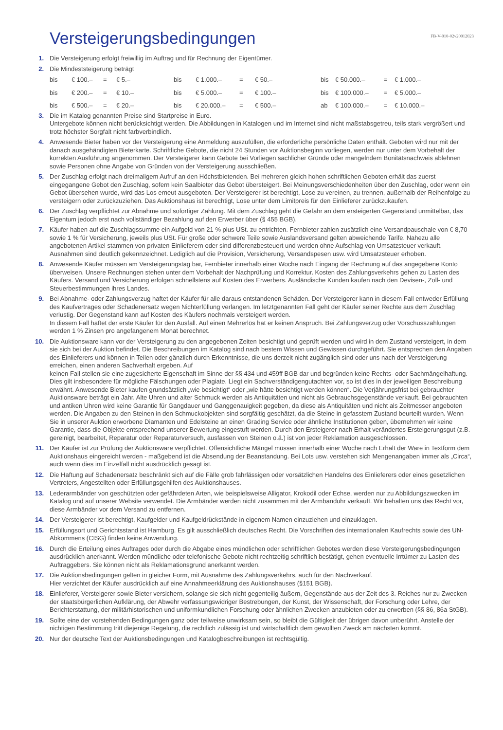Versteigerungsbedingungen
FB-V-010-02v20012023
1. Die Versteigerung erfolgt freiwillig im Auftrag und für Rechnung der Eigentümer.
2. Die Mindeststeigerung beträgt
| bis | € 100.– | = | € 5.– | bis | € 1.000.– | = | € 50.– | bis | € 50.000.– | = | € 1.000.– |
| bis | € 200.– | = | € 10.– | bis | € 5.000.– | = | € 100.– | bis | € 100.000.– | = | € 5.000.– |
| bis | € 500.– | = | € 20.– | bis | € 20.000.– | = | € 500.– | ab | € 100.000.– | = | € 10.000.– |
3. Die im Katalog genannten Preise sind Startpreise in Euro.
Untergebote können nicht berücksichtigt werden. Die Abbildungen in Katalogen und im Internet sind nicht maßstabsgetreu, teils stark vergrößert und trotz höchster Sorgfalt nicht farbverbindlich.
4. Anwesende Bieter haben vor der Versteigerung eine Anmeldung auszufüllen, die erforderliche persönliche Daten enthält. Geboten wird nur mit der danach ausgehändigten Bieterkarte. Schriftliche Gebote, die nicht 24 Stunden vor Auktionsbeginn vorliegen, werden nur unter dem Vorbehalt der korrekten Ausführung angenommen. Der Versteigerer kann Gebote bei Vorliegen sachlicher Gründe oder mangelndem Bonitätsnachweis ablehnen sowie Personen ohne Angabe von Gründen von der Versteigerung ausschließen.
5. Der Zuschlag erfolgt nach dreimaligem Aufruf an den Höchstbietenden. Bei mehreren gleich hohen schriftlichen Geboten erhält das zuerst eingegangene Gebot den Zuschlag, sofern kein Saalbieter das Gebot übersteigert. Bei Meinungsverschiedenheiten über den Zuschlag, oder wenn ein Gebot übersehen wurde, wird das Los erneut ausgeboten. Der Versteigerer ist berechtigt, Lose zu vereinen, zu trennen, außerhalb der Reihenfolge zu versteigern oder zurückzuziehen. Das Auktionshaus ist berechtigt, Lose unter dem Limitpreis für den Einlieferer zurückzukaufen.
6. Der Zuschlag verpflichtet zur Abnahme und sofortiger Zahlung. Mit dem Zuschlag geht die Gefahr an dem ersteigerten Gegenstand unmittelbar, das Eigentum jedoch erst nach vollständiger Bezahlung auf den Erwerber über (§ 455 BGB).
7. Käufer haben auf die Zuschlagssumme ein Aufgeld von 21 % plus USt. zu entrichten. Fernbieter zahlen zusätzlich eine Versandpauschale von € 8,70 sowie 1 % für Versicherung, jeweils plus USt. Für große oder schwere Teile sowie Auslandsversand gelten abweichende Tarife. Nahezu alle angebotenen Artikel stammen von privaten Einlieferern oder sind differenzbesteuert und werden ohne Aufschlag von Umsatzsteuer verkauft. Ausnahmen sind deutlich gekennzeichnet. Lediglich auf die Provision, Versicherung, Versandspesen usw. wird Umsatzsteuer erhoben.
8. Anwesende Käufer müssen am Versteigerungstag bar, Fernbieter innerhalb einer Woche nach Eingang der Rechnung auf das angegebene Konto überweisen. Unsere Rechnungen stehen unter dem Vorbehalt der Nachprüfung und Korrektur. Kosten des Zahlungsverkehrs gehen zu Lasten des Käufers. Versand und Versicherung erfolgen schnellstens auf Kosten des Erwerbers. Ausländische Kunden kaufen nach den Devisen-, Zoll- und Steuerbestimmungen ihres Landes.
9. Bei Abnahme- oder Zahlungsverzug haftet der Käufer für alle daraus entstandenen Schäden. Der Versteigerer kann in diesem Fall entweder Erfüllung des Kaufvertrages oder Schadenersatz wegen Nichterfüllung verlangen. Im letztgenannten Fall geht der Käufer seiner Rechte aus dem Zuschlag verlustig. Der Gegenstand kann auf Kosten des Käufers nochmals versteigert werden.
In diesem Fall haftet der erste Käufer für den Ausfall. Auf einen Mehrerlös hat er keinen Anspruch. Bei Zahlungsverzug oder Vorschusszahlungen werden 1 % Zinsen pro angefangenem Monat berechnet.
10. Die Auktionsware kann vor der Versteigerung zu den angegebenen Zeiten besichtigt und geprüft werden und wird in dem Zustand versteigert, in dem sie sich bei der Auktion befindet. Die Beschreibungen im Katalog sind nach bestem Wissen und Gewissen durchgeführt. Sie entsprechen den Angaben des Einlieferers und können in Teilen oder gänzlich durch Erkenntnisse, die uns derzeit nicht zugänglich sind oder uns nach der Versteigerung erreichen, einen anderen Sachverhalt ergeben. Auf
keinen Fall stellen sie eine zugesicherte Eigenschaft im Sinne der §§ 434 und 459ff BGB dar und begründen keine Rechts- oder Sachmängelhaftung. Dies gilt insbesondere für mögliche Fälschungen oder Plagiate. Liegt ein Sachverständigengutachten vor, so ist dies in der jeweiligen Beschreibung erwähnt. Anwesende Bieter kaufen grundsätzlich „wie besichtigt“ oder „wie hätte besichtigt werden können“. Die Verjährungsfrist bei gebrauchter Auktionsware beträgt ein Jahr. Alte Uhren und alter Schmuck werden als Antiquitäten und nicht als Gebrauchsgegenstände verkauft. Bei gebrauchten und antiken Uhren wird keine Garantie für Gangdauer und Ganggenauigkeit gegeben, da diese als Antiquitäten und nicht als Zeitmesser angeboten werden. Die Angaben zu den Steinen in den Schmuckobjekten sind sorgfältig geschätzt, da die Steine in gefasstem Zustand beurteilt wurden. Wenn Sie in unserer Auktion erworbene Diamanten und Edelsteine an einen Grading Service oder ähnliche Institutionen geben, übernehmen wir keine Garantie, dass die Objekte entsprechend unserer Bewertung eingestuft werden. Durch den Ersteigerer nach Erhalt verändertes Ersteigerungsgut (z.B. gereinigt, bearbeitet, Reparatur oder Reparaturversuch, ausfassen von Steinen o.ä.) ist von jeder Reklamation ausgeschlossen.
11. Der Käufer ist zur Prüfung der Auktionsware verpflichtet. Offensichtliche Mängel müssen innerhalb einer Woche nach Erhalt der Ware in Textform dem Auktionshaus eingereicht werden - maßgebend ist die Absendung der Beanstandung. Bei Lots usw. verstehen sich Mengenangaben immer als „Circa“, auch wenn dies im Einzelfall nicht ausdrücklich gesagt ist.
12. Die Haftung auf Schadenersatz beschränkt sich auf die Fälle grob fahrlässigen oder vorsätzlichen Handelns des Einlieferers oder eines gesetzlichen Vertreters, Angestellten oder Erfüllungsgehilfen des Auktionshauses.
13. Lederarmbänder von geschützten oder gefährdeten Arten, wie beispielsweise Alligator, Krokodil oder Echse, werden nur zu Abbildungszwecken im Katalog und auf unserer Website verwendet. Die Armbänder werden nicht zusammen mit der Armbanduhr verkauft. Wir behalten uns das Recht vor, diese Armbänder vor dem Versand zu entfernen.
14. Der Versteigerer ist berechtigt, Kaufgelder und Kaufgeldrückstände in eigenem Namen einzuziehen und einzuklagen.
15. Erfüllungsort und Gerichtsstand ist Hamburg. Es gilt ausschließlich deutsches Recht. Die Vorschriften des internationalen Kaufrechts sowie des UN-Abkommens (CISG) finden keine Anwendung.
16. Durch die Erteilung eines Auftrages oder durch die Abgabe eines mündlichen oder schriftlichen Gebotes werden diese Versteigerungsbedingungen ausdrücklich anerkannt. Werden mündliche oder telefonische Gebote nicht rechtzeitig schriftlich bestätigt, gehen eventuelle Irrtümer zu Lasten des Auftraggebers. Sie können nicht als Reklamationsgrund anerkannt werden.
17. Die Auktionsbedingungen gelten in gleicher Form, mit Ausnahme des Zahlungsverkehrs, auch für den Nachverkauf.
Hier verzichtet der Käufer ausdrücklich auf eine Annahmeerklärung des Auktionshauses (§151 BGB).
18. Einlieferer, Versteigerer sowie Bieter versichern, solange sie sich nicht gegenteilig äußern, Gegenstände aus der Zeit des 3. Reiches nur zu Zwecken der staatsbürgerlichen Aufklärung, der Abwehr verfassungswidriger Bestrebungen, der Kunst, der Wissenschaft, der Forschung oder Lehre, der Berichterstattung, der militärhistorischen und uniformkundlichen Forschung oder ähnlichen Zwecken anzubieten oder zu erwerben (§§ 86, 86a StGB).
19. Sollte eine der vorstehenden Bedingungen ganz oder teilweise unwirksam sein, so bleibt die Gültigkeit der übrigen davon unberührt. Anstelle der nichtigen Bestimmung tritt diejenige Regelung, die rechtlich zulässig ist und wirtschaftlich dem gewollten Zweck am nächsten kommt.
20. Nur der deutsche Text der Auktionsbedingungen und Katalogbeschreibungen ist rechtsgültig.